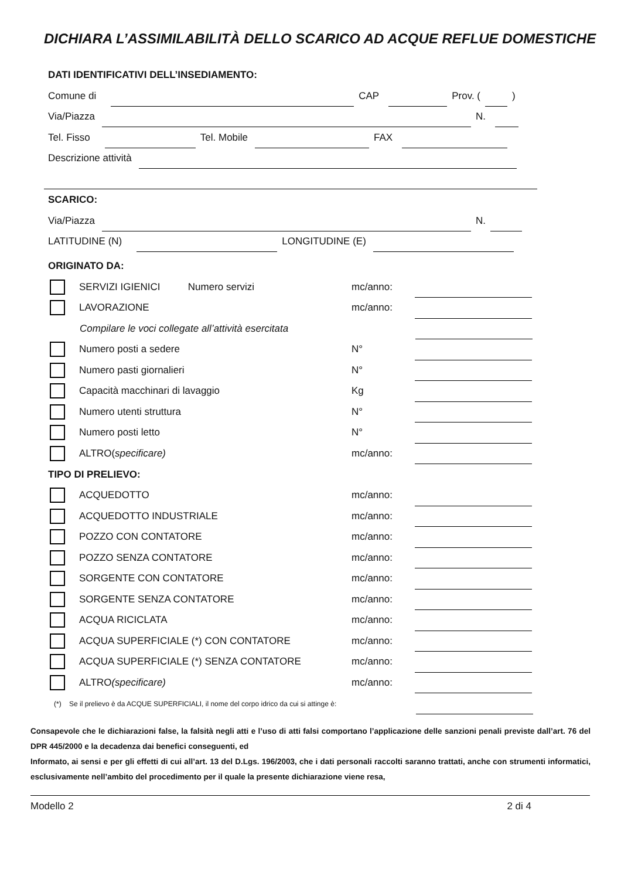DICHIARA L’ASSIMILABILITÀ DELLO SCARICO AD ACQUE REFLUE DOMESTICHE
DATI IDENTIFICATIVI DELL’INSEDIAMENTO:
Comune di
CAP
Prov. (
)
Via/Piazza
N.
Tel. Fisso
Tel. Mobile
FAX
Descrizione attività
SCARICO:
Via/Piazza
N.
LATITUDINE (N)
LONGITUDINE (E)
ORIGINATO DA:
SERVIZI IGIENICI Numero servizi mc/anno:
LAVORAZIONE mc/anno:
Compilare le voci collegate all’attività esercitata
Numero posti a sedere N°
Numero pasti giornalieri N°
Capacità macchinari di lavaggio Kg
Numero utenti struttura N°
Numero posti letto N°
ALTRO(specificare) mc/anno:
TIPO DI PRELIEVO:
ACQUEDOTTO mc/anno:
ACQUEDOTTO INDUSTRIALE mc/anno:
POZZO CON CONTATORE mc/anno:
POZZO SENZA CONTATORE mc/anno:
SORGENTE CON CONTATORE mc/anno:
SORGENTE SENZA CONTATORE mc/anno:
ACQUA RICICLATA mc/anno:
ACQUA SUPERFICIALE (*) CON CONTATORE mc/anno:
ACQUA SUPERFICIALE (*) SENZA CONTATORE mc/anno:
ALTRO(specificare) mc/anno:
(*) Se il prelievo è da ACQUE SUPERFICIALI, il nome del corpo idrico da cui si attinge è:
Consapevole che le dichiarazioni false, la falsità negli atti e l’uso di atti falsi comportano l’applicazione delle sanzioni penali previste dall’art. 76 del DPR 445/2000 e la decadenza dai benefici conseguenti, ed
Informato, ai sensi e per gli effetti di cui all’art. 13 del D.Lgs. 196/2003, che i dati personali raccolti saranno trattati, anche con strumenti informatici, esclusivamente nell’ambito del procedimento per il quale la presente dichiarazione viene resa,
Modello 2 2 di 4